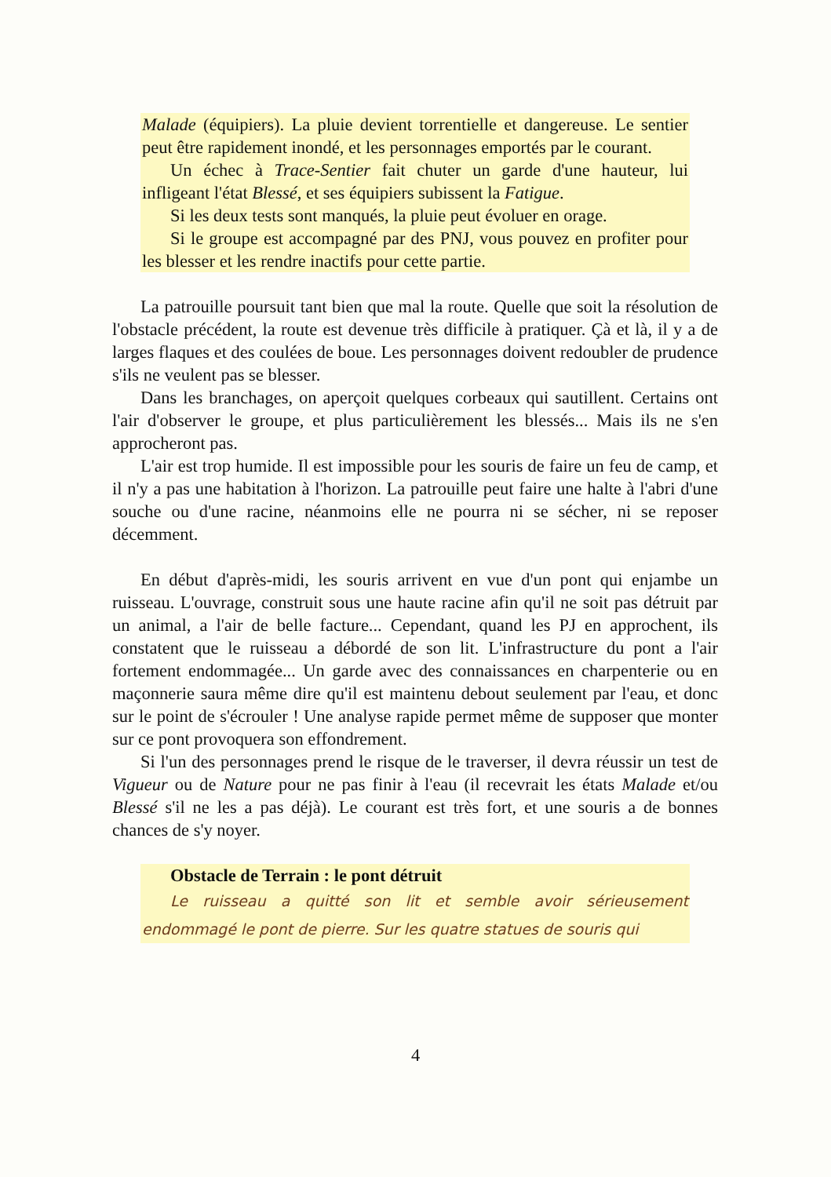Malade (équipiers). La pluie devient torrentielle et dangereuse. Le sentier peut être rapidement inondé, et les personnages emportés par le courant.
Un échec à Trace-Sentier fait chuter un garde d'une hauteur, lui infligeant l'état Blessé, et ses équipiers subissent la Fatigue.
Si les deux tests sont manqués, la pluie peut évoluer en orage.
Si le groupe est accompagné par des PNJ, vous pouvez en profiter pour les blesser et les rendre inactifs pour cette partie.
La patrouille poursuit tant bien que mal la route. Quelle que soit la résolution de l'obstacle précédent, la route est devenue très difficile à pratiquer. Çà et là, il y a de larges flaques et des coulées de boue. Les personnages doivent redoubler de prudence s'ils ne veulent pas se blesser.
Dans les branchages, on aperçoit quelques corbeaux qui sautillent. Certains ont l'air d'observer le groupe, et plus particulièrement les blessés... Mais ils ne s'en approcheront pas.
L'air est trop humide. Il est impossible pour les souris de faire un feu de camp, et il n'y a pas une habitation à l'horizon. La patrouille peut faire une halte à l'abri d'une souche ou d'une racine, néanmoins elle ne pourra ni se sécher, ni se reposer décemment.
En début d'après-midi, les souris arrivent en vue d'un pont qui enjambe un ruisseau. L'ouvrage, construit sous une haute racine afin qu'il ne soit pas détruit par un animal, a l'air de belle facture... Cependant, quand les PJ en approchent, ils constatent que le ruisseau a débordé de son lit. L'infrastructure du pont a l'air fortement endommagée... Un garde avec des connaissances en charpenterie ou en maçonnerie saura même dire qu'il est maintenu debout seulement par l'eau, et donc sur le point de s'écrouler ! Une analyse rapide permet même de supposer que monter sur ce pont provoquera son effondrement.
Si l'un des personnages prend le risque de le traverser, il devra réussir un test de Vigueur ou de Nature pour ne pas finir à l'eau (il recevrait les états Malade et/ou Blessé s'il ne les a pas déjà). Le courant est très fort, et une souris a de bonnes chances de s'y noyer.
Obstacle de Terrain : le pont détruit
Le ruisseau a quitté son lit et semble avoir sérieusement endommagé le pont de pierre. Sur les quatre statues de souris qui
4